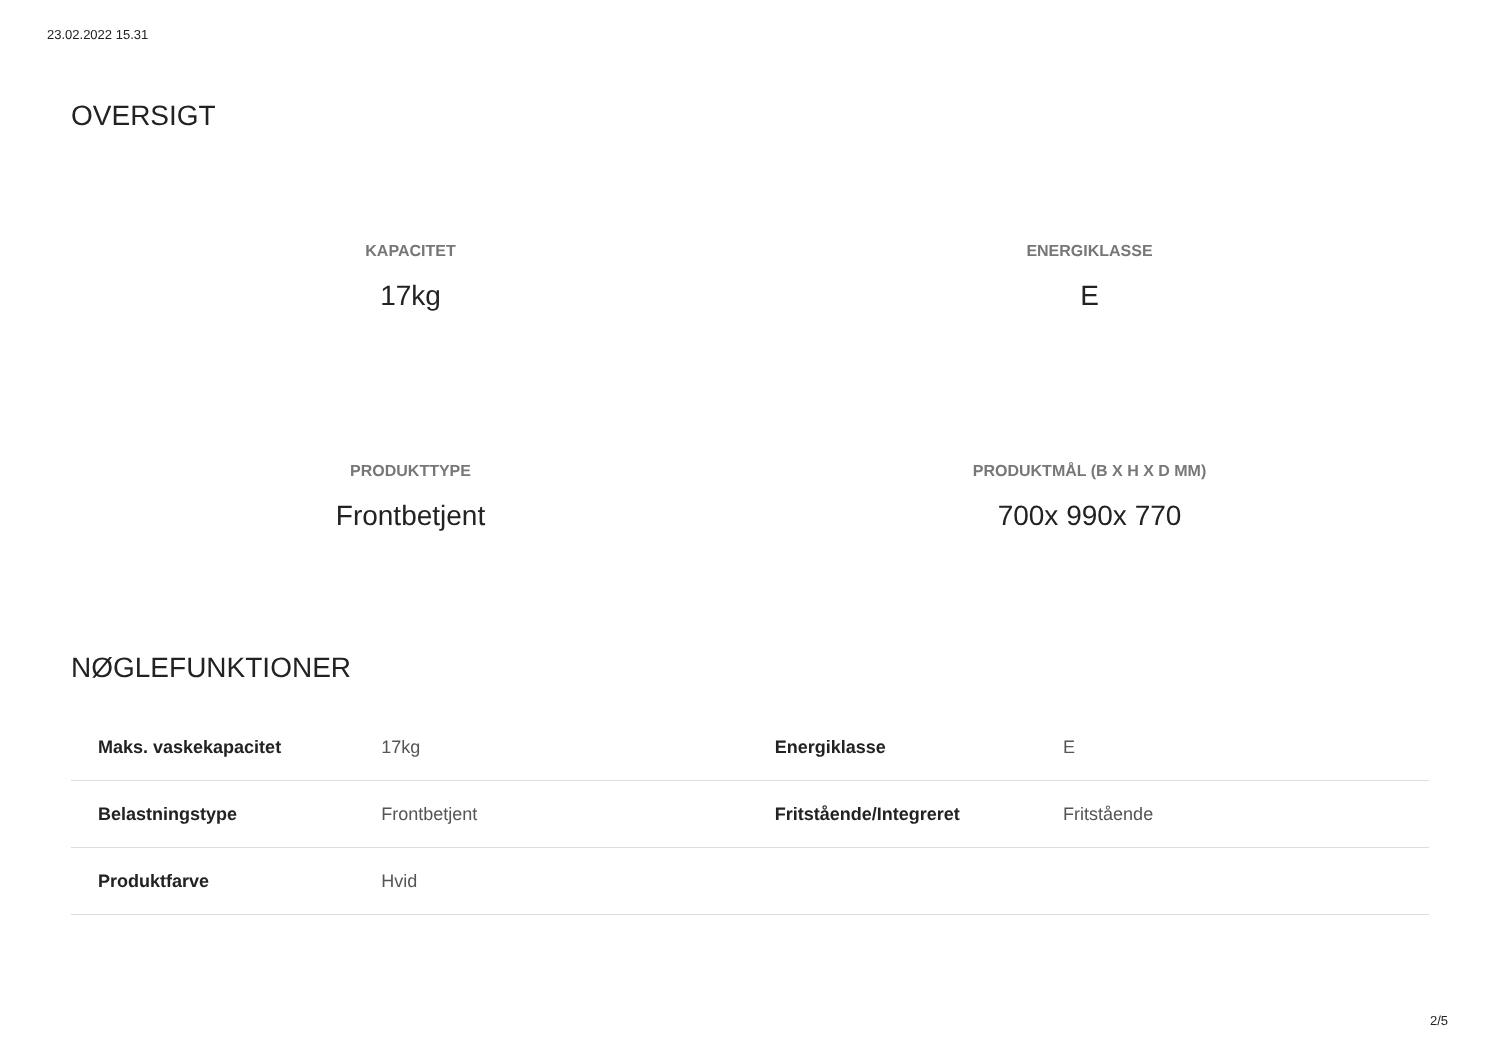23.02.2022 15.31
OVERSIGT
KAPACITET
17kg
ENERGIKLASSE
E
PRODUKTTYPE
Frontbetjent
PRODUKTMÅL (B X H X D MM)
700x 990x 770
NØGLEFUNKTIONER
| Maks. vaskekapacitet | 17kg | Energiklasse | E |
| Belastningstype | Frontbetjent | Fritstående/Integreret | Fritstående |
| Produktfarve | Hvid | | |
2/5